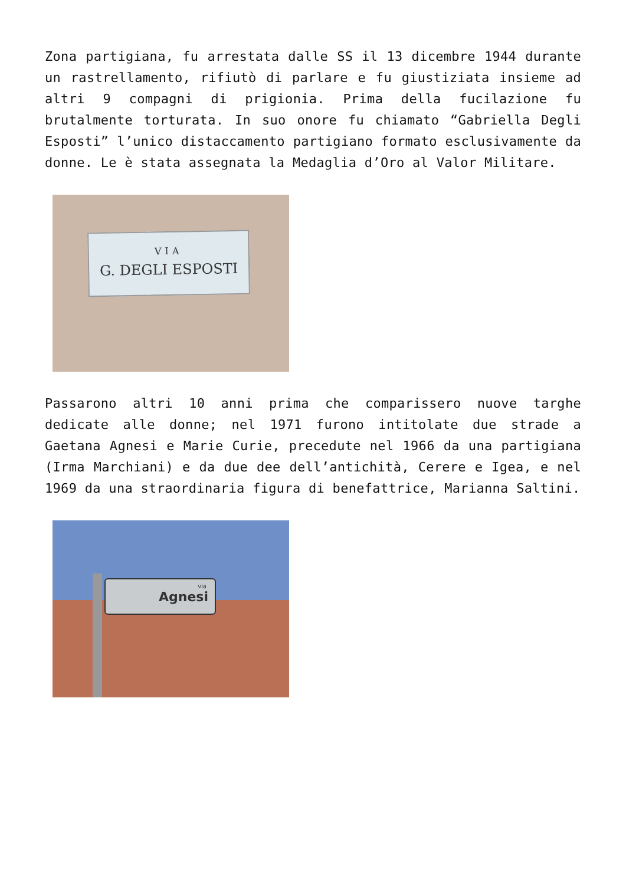Zona partigiana, fu arrestata dalle SS il 13 dicembre 1944 durante un rastrellamento, rifiutò di parlare e fu giustiziata insieme ad altri 9 compagni di prigionia. Prima della fucilazione fu brutalmente torturata. In suo onore fu chiamato “Gabriella Degli Esposti” l’unico distaccamento partigiano formato esclusivamente da donne. Le è stata assegnata la Medaglia d’Oro al Valor Militare.
VIA
G. DEGLI ESPOSTI
Passarono altri 10 anni prima che comparissero nuove targhe dedicate alle donne; nel 1971 furono intitolate due strade a Gaetana Agnesi e Marie Curie, precedute nel 1966 da una partigiana (Irma Marchiani) e da due dee dell’antichità, Cerere e Igea, e nel 1969 da una straordinaria figura di benefattrice, Marianna Saltini.
via
Agnesi